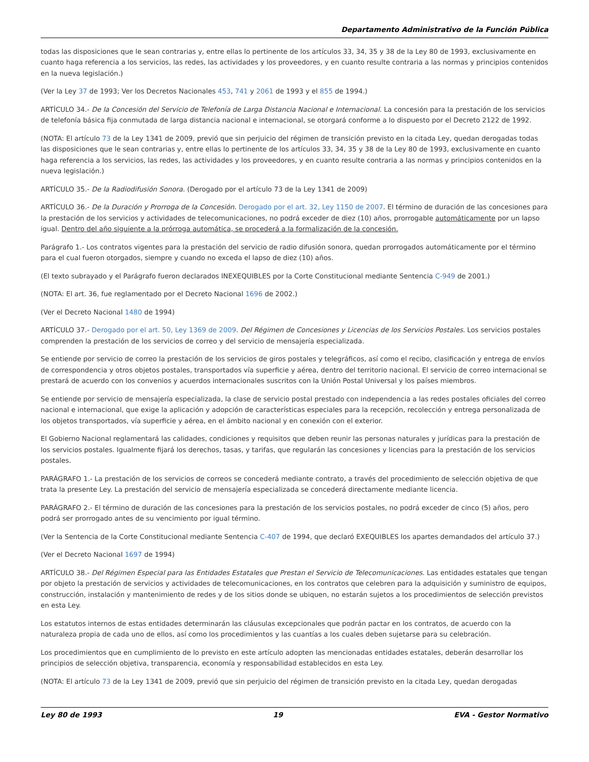Departamento Administrativo de la Función Pública
todas las disposiciones que le sean contrarias y, entre ellas lo pertinente de los artículos 33, 34, 35 y 38 de la Ley 80 de 1993, exclusivamente en cuanto haga referencia a los servicios, las redes, las actividades y los proveedores, y en cuanto resulte contraria a las normas y principios contenidos en la nueva legislación.)
(Ver la Ley 37 de 1993; Ver los Decretos Nacionales 453, 741 y 2061 de 1993 y el 855 de 1994.)
ARTÍCULO 34.- De la Concesión del Servicio de Telefonía de Larga Distancia Nacional e Internacional. La concesión para la prestación de los servicios de telefonía básica fija conmutada de larga distancia nacional e internacional, se otorgará conforme a lo dispuesto por el Decreto 2122 de 1992.
(NOTA: El artículo 73 de la Ley 1341 de 2009, previó que sin perjuicio del régimen de transición previsto en la citada Ley, quedan derogadas todas las disposiciones que le sean contrarias y, entre ellas lo pertinente de los artículos 33, 34, 35 y 38 de la Ley 80 de 1993, exclusivamente en cuanto haga referencia a los servicios, las redes, las actividades y los proveedores, y en cuanto resulte contraria a las normas y principios contenidos en la nueva legislación.)
ARTÍCULO 35.- De la Radiodifusión Sonora. (Derogado por el artículo 73 de la Ley 1341 de 2009)
ARTÍCULO 36.- De la Duración y Prorroga de la Concesión. Derogado por el art. 32, Ley 1150 de 2007. El término de duración de las concesiones para la prestación de los servicios y actividades de telecomunicaciones, no podrá exceder de diez (10) años, prorrogable automáticamente por un lapso igual. Dentro del año siguiente a la prórroga automática, se procederá a la formalización de la concesión.
Parágrafo 1.- Los contratos vigentes para la prestación del servicio de radio difusión sonora, quedan prorrogados automáticamente por el término para el cual fueron otorgados, siempre y cuando no exceda el lapso de diez (10) años.
(El texto subrayado y el Parágrafo fueron declarados INEXEQUIBLES por la Corte Constitucional mediante Sentencia C-949 de 2001.)
(NOTA: El art. 36, fue reglamentado por el Decreto Nacional 1696 de 2002.)
(Ver el Decreto Nacional 1480 de 1994)
ARTÍCULO 37.- Derogado por el art. 50, Ley 1369 de 2009. Del Régimen de Concesiones y Licencias de los Servicios Postales. Los servicios postales comprenden la prestación de los servicios de correo y del servicio de mensajería especializada.
Se entiende por servicio de correo la prestación de los servicios de giros postales y telegráficos, así como el recibo, clasificación y entrega de envíos de correspondencia y otros objetos postales, transportados vía superficie y aérea, dentro del territorio nacional. El servicio de correo internacional se prestará de acuerdo con los convenios y acuerdos internacionales suscritos con la Unión Postal Universal y los países miembros.
Se entiende por servicio de mensajería especializada, la clase de servicio postal prestado con independencia a las redes postales oficiales del correo nacional e internacional, que exige la aplicación y adopción de características especiales para la recepción, recolección y entrega personalizada de los objetos transportados, vía superficie y aérea, en el ámbito nacional y en conexión con el exterior.
El Gobierno Nacional reglamentará las calidades, condiciones y requisitos que deben reunir las personas naturales y jurídicas para la prestación de los servicios postales. Igualmente fijará los derechos, tasas, y tarifas, que regularán las concesiones y licencias para la prestación de los servicios postales.
PARÁGRAFO 1.- La prestación de los servicios de correos se concederá mediante contrato, a través del procedimiento de selección objetiva de que trata la presente Ley. La prestación del servicio de mensajería especializada se concederá directamente mediante licencia.
PARÁGRAFO 2.- El término de duración de las concesiones para la prestación de los servicios postales, no podrá exceder de cinco (5) años, pero podrá ser prorrogado antes de su vencimiento por igual término.
(Ver la Sentencia de la Corte Constitucional mediante Sentencia C-407 de 1994, que declaró EXEQUIBLES los apartes demandados del artículo 37.)
(Ver el Decreto Nacional 1697 de 1994)
ARTÍCULO 38.- Del Régimen Especial para las Entidades Estatales que Prestan el Servicio de Telecomunicaciones. Las entidades estatales que tengan por objeto la prestación de servicios y actividades de telecomunicaciones, en los contratos que celebren para la adquisición y suministro de equipos, construcción, instalación y mantenimiento de redes y de los sitios donde se ubiquen, no estarán sujetos a los procedimientos de selección previstos en esta Ley.
Los estatutos internos de estas entidades determinarán las cláusulas excepcionales que podrán pactar en los contratos, de acuerdo con la naturaleza propia de cada uno de ellos, así como los procedimientos y las cuantías a los cuales deben sujetarse para su celebración.
Los procedimientos que en cumplimiento de lo previsto en este artículo adopten las mencionadas entidades estatales, deberán desarrollar los principios de selección objetiva, transparencia, economía y responsabilidad establecidos en esta Ley.
(NOTA: El artículo 73 de la Ley 1341 de 2009, previó que sin perjuicio del régimen de transición previsto en la citada Ley, quedan derogadas
Ley 80 de 1993 19 EVA - Gestor Normativo